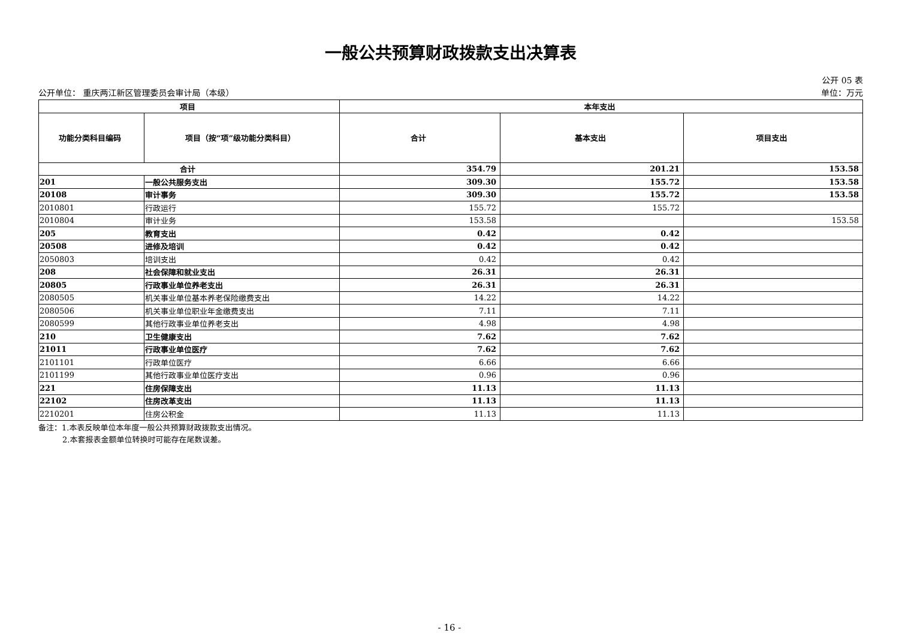一般公共预算财政拨款支出决算表
公开 05 表
公开单位： 重庆两江新区管理委员会审计局（本级） 单位：万元
| 项目 | | 本年支出 | | |
| --- | --- | --- | --- | --- |
| 功能分类科目编码 | 项目（按“项”级功能分类科目） | 合计 | 基本支出 | 项目支出 |
| 合计 | | 354.79 | 201.21 | 153.58 |
| 201 | 一般公共服务支出 | 309.30 | 155.72 | 153.58 |
| 20108 | 审计事务 | 309.30 | 155.72 | 153.58 |
| 2010801 | 行政运行 | 155.72 | 155.72 | |
| 2010804 | 审计业务 | 153.58 | | 153.58 |
| 205 | 教育支出 | 0.42 | 0.42 | |
| 20508 | 进修及培训 | 0.42 | 0.42 | |
| 2050803 | 培训支出 | 0.42 | 0.42 | |
| 208 | 社会保障和就业支出 | 26.31 | 26.31 | |
| 20805 | 行政事业单位养老支出 | 26.31 | 26.31 | |
| 2080505 | 机关事业单位基本养老保险缴费支出 | 14.22 | 14.22 | |
| 2080506 | 机关事业单位职业年金缴费支出 | 7.11 | 7.11 | |
| 2080599 | 其他行政事业单位养老支出 | 4.98 | 4.98 | |
| 210 | 卫生健康支出 | 7.62 | 7.62 | |
| 21011 | 行政事业单位医疗 | 7.62 | 7.62 | |
| 2101101 | 行政单位医疗 | 6.66 | 6.66 | |
| 2101199 | 其他行政事业单位医疗支出 | 0.96 | 0.96 | |
| 221 | 住房保障支出 | 11.13 | 11.13 | |
| 22102 | 住房改革支出 | 11.13 | 11.13 | |
| 2210201 | 住房公积金 | 11.13 | 11.13 | |
备注：1.本表反映单位本年度一般公共预算财政拨款支出情况。
2.本套报表金额单位转换时可能存在尾数误差。
- 16 -